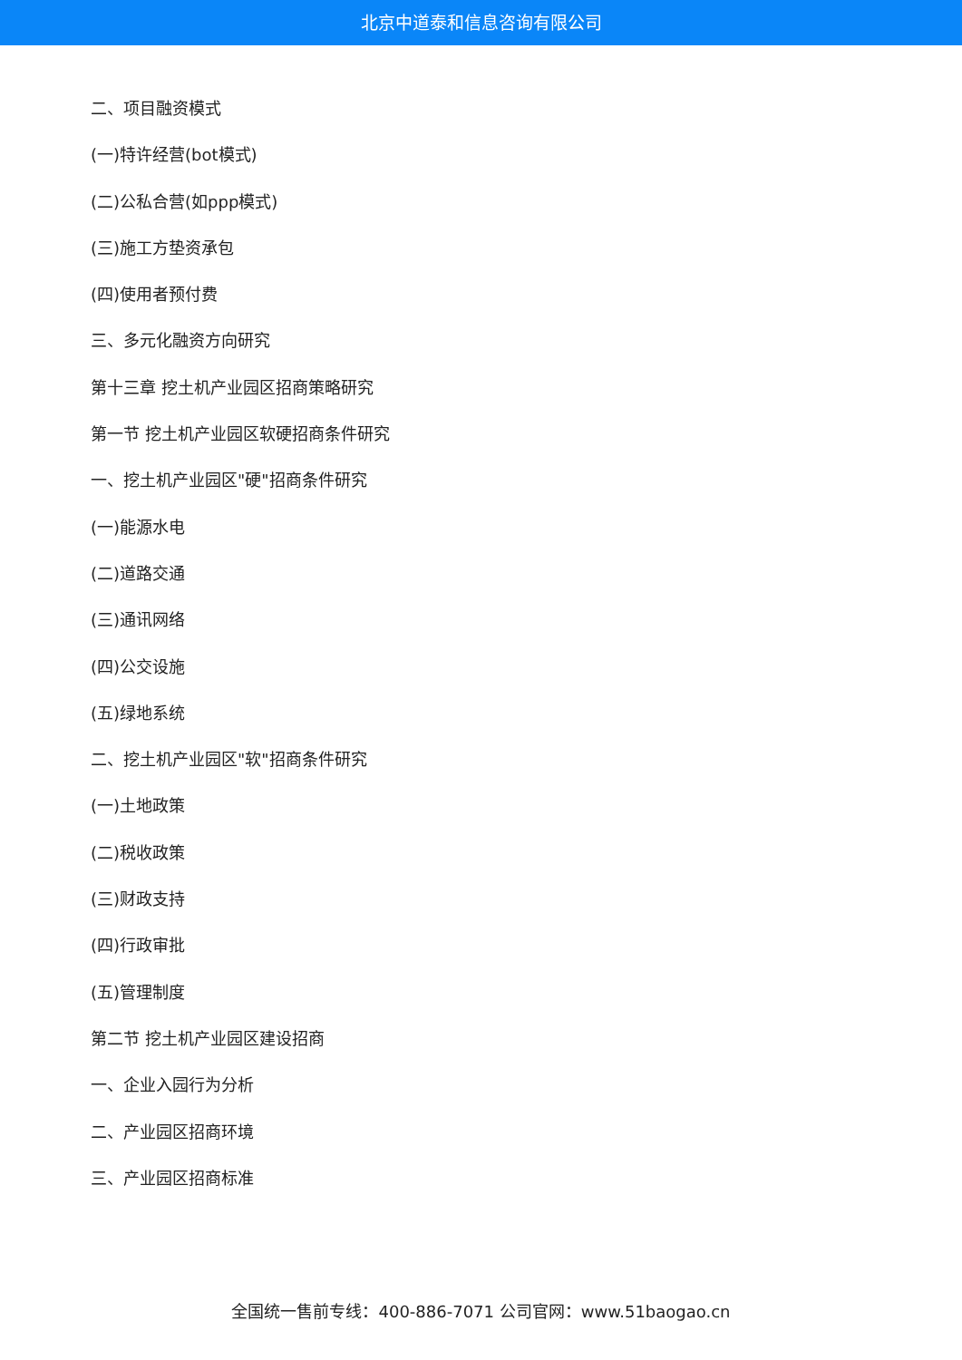北京中道泰和信息咨询有限公司
二、项目融资模式
(一)特许经营(bot模式)
(二)公私合营(如ppp模式)
(三)施工方垫资承包
(四)使用者预付费
三、多元化融资方向研究
第十三章 挖土机产业园区招商策略研究
第一节 挖土机产业园区软硬招商条件研究
一、挖土机产业园区"硬"招商条件研究
(一)能源水电
(二)道路交通
(三)通讯网络
(四)公交设施
(五)绿地系统
二、挖土机产业园区"软"招商条件研究
(一)土地政策
(二)税收政策
(三)财政支持
(四)行政审批
(五)管理制度
第二节 挖土机产业园区建设招商
一、企业入园行为分析
二、产业园区招商环境
三、产业园区招商标准
全国统一售前专线：400-886-7071 公司官网：www.51baogao.cn